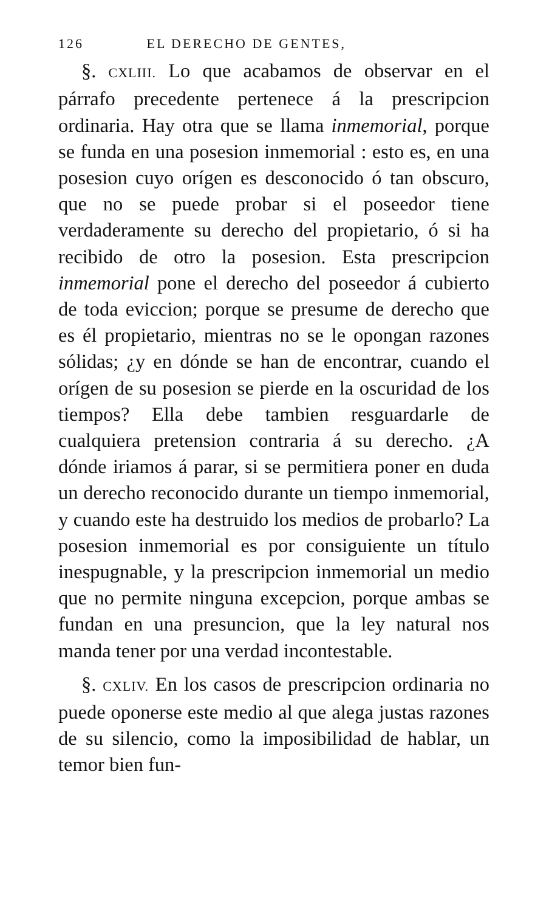126 EL DERECHO DE GENTES,
§. CXLIII. Lo que acabamos de observar en el párrafo precedente pertenece á la prescripcion ordinaria. Hay otra que se llama inmemorial, porque se funda en una posesion inmemorial : esto es, en una posesion cuyo orígen es desconocido ó tan obscuro, que no se puede probar si el poseedor tiene verdaderamente su derecho del propietario, ó si ha recibido de otro la posesion. Esta prescripcion inmemorial pone el derecho del poseedor á cubierto de toda eviccion; porque se presume de derecho que es él propietario, mientras no se le opongan razones sólidas; ¿y en dónde se han de encontrar, cuando el orígen de su posesion se pierde en la oscuridad de los tiempos? Ella debe tambien resguardarle de cualquiera pretension contraria á su derecho. ¿A dónde iriamos á parar, si se permitiera poner en duda un derecho reconocido durante un tiempo inmemorial, y cuando este ha destruido los medios de probarlo? La posesion inmemorial es por consiguiente un título inespugnable, y la prescripcion inmemorial un medio que no permite ninguna excepcion, porque ambas se fundan en una presuncion, que la ley natural nos manda tener por una verdad incontestable.
§. CXLIV. En los casos de prescripcion ordinaria no puede oponerse este medio al que alega justas razones de su silencio, como la imposibilidad de hablar, un temor bien fun-